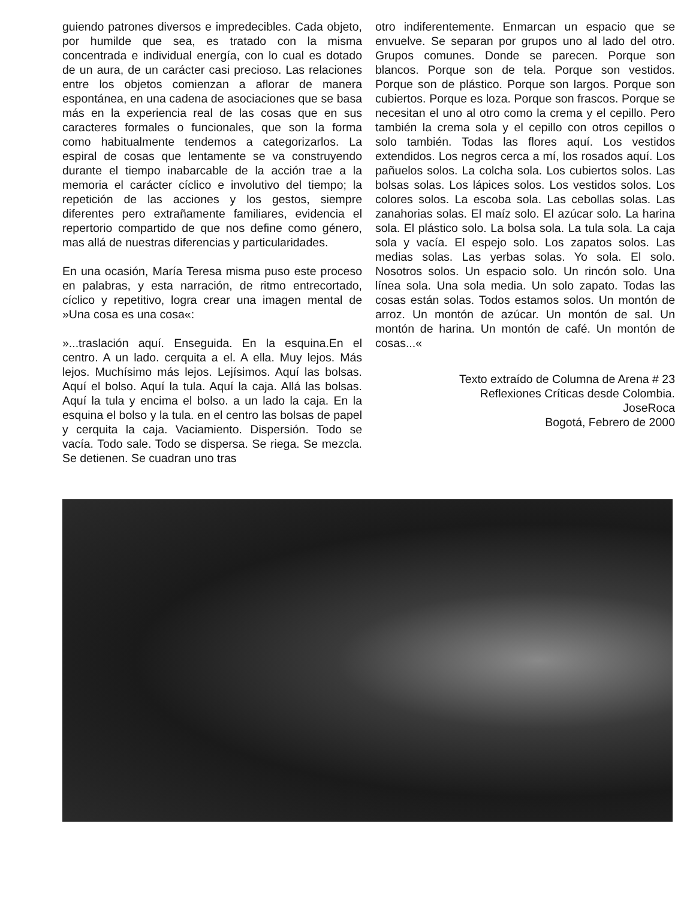guiendo patrones diversos e impredecibles. Cada objeto, por humilde que sea, es tratado con la misma concentrada e individual energía, con lo cual es dotado de un aura, de un carácter casi precioso. Las relaciones entre los objetos comienzan a aflorar de manera espontánea, en una cadena de asociaciones que se basa más en la experiencia real de las cosas que en sus caracteres formales o funcionales, que son la forma como habitualmente tendemos a categorizarlos. La espiral de cosas que lentamente se va construyendo durante el tiempo inabarcable de la acción trae a la memoria el carácter cíclico e involutivo del tiempo; la repetición de las acciones y los gestos, siempre diferentes pero extrañamente familiares, evidencia el repertorio compartido de que nos define como género, mas allá de nuestras diferencias y particularidades.
En una ocasión, María Teresa misma puso este proceso en palabras, y esta narración, de ritmo entrecortado, cíclico y repetitivo, logra crear una imagen mental de »Una cosa es una cosa«:
»...traslación aquí. Enseguida. En la esquina.En el centro. A un lado. cerquita a el. A ella. Muy lejos. Más lejos. Muchísimo más lejos. Lejísimos. Aquí las bolsas. Aquí el bolso. Aquí la tula. Aquí la caja. Allá las bolsas. Aquí la tula y encima el bolso. a un lado la caja. En la esquina el bolso y la tula. en el centro las bolsas de papel y cerquita la caja. Vaciamiento. Dispersión. Todo se vacía. Todo sale. Todo se dispersa. Se riega. Se mezcla. Se detienen. Se cuadran uno tras
otro indiferentemente. Enmarcan un espacio que se envuelve. Se separan por grupos uno al lado del otro. Grupos comunes. Donde se parecen. Porque son blancos. Porque son de tela. Porque son vestidos. Porque son de plástico. Porque son largos. Porque son cubiertos. Porque es loza. Porque son frascos. Porque se necesitan el uno al otro como la crema y el cepillo. Pero también la crema sola y el cepillo con otros cepillos o solo también. Todas las flores aquí. Los vestidos extendidos. Los negros cerca a mí, los rosados aquí. Los pañuelos solos. La colcha sola. Los cubiertos solos. Las bolsas solas. Los lápices solos. Los vestidos solos. Los colores solos. La escoba sola. Las cebollas solas. Las zanahorias solas. El maíz solo. El azúcar solo. La harina sola. El plástico solo. La bolsa sola. La tula sola. La caja sola y vacía. El espejo solo. Los zapatos solos. Las medias solas. Las yerbas solas. Yo sola. El solo. Nosotros solos. Un espacio solo. Un rincón solo. Una línea sola. Una sola media. Un solo zapato. Todas las cosas están solas. Todos estamos solos. Un montón de arroz. Un montón de azúcar. Un montón de sal. Un montón de harina. Un montón de café. Un montón de cosas...«
Texto extraído de Columna de Arena # 23
Reflexiones Críticas desde Colombia.
JoseRoca
Bogotá, Febrero de 2000